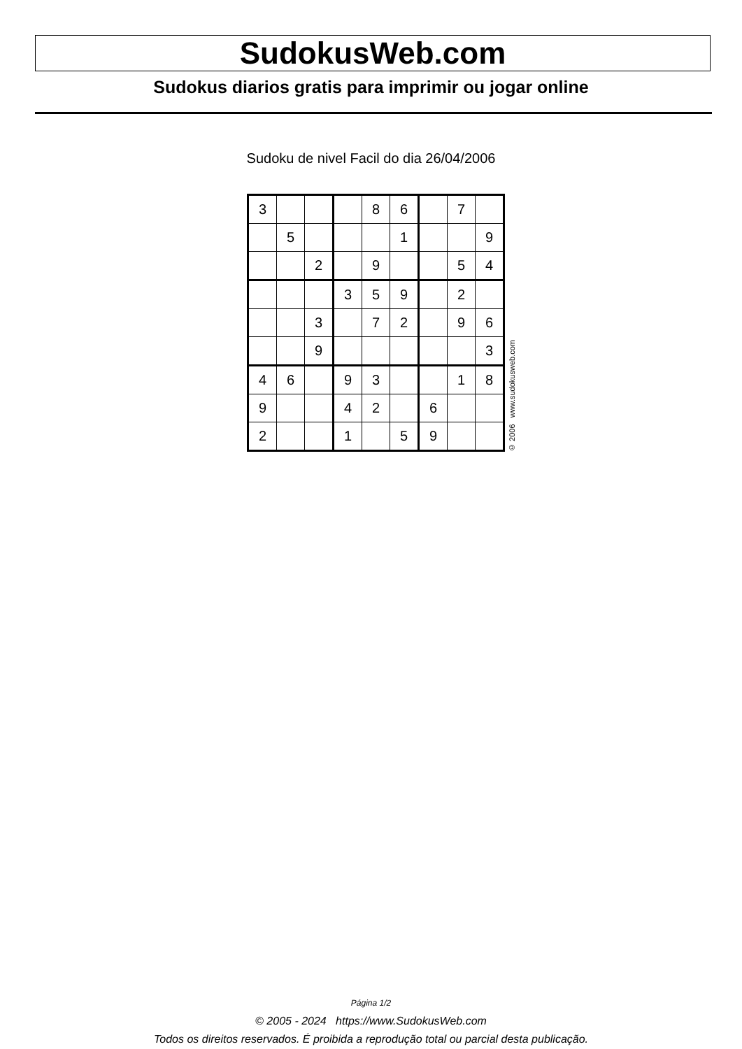SudokusWeb.com
Sudokus diarios gratis para imprimir ou jogar online
Sudoku de nivel Facil do dia 26/04/2006
| 3 | | | | 8 | 6 | | 7 | |
| | 5 | | | | 1 | | | 9 |
| | | 2 | | 9 | | | 5 | 4 |
| | | | 3 | 5 | 9 | | 2 | |
| | | 3 | | 7 | 2 | | 9 | 6 |
| | | 9 | | | | | | 3 |
| 4 | 6 | | 9 | 3 | | | 1 | 8 |
| 9 | | | 4 | 2 | | 6 | | |
| 2 | | | 1 | | 5 | 9 | | |
© 2006 www.sudokusweb.com
Página 1/2
© 2005 - 2024 https://www.SudokusWeb.com
Todos os direitos reservados. É proibida a reprodução total ou parcial desta publicação.